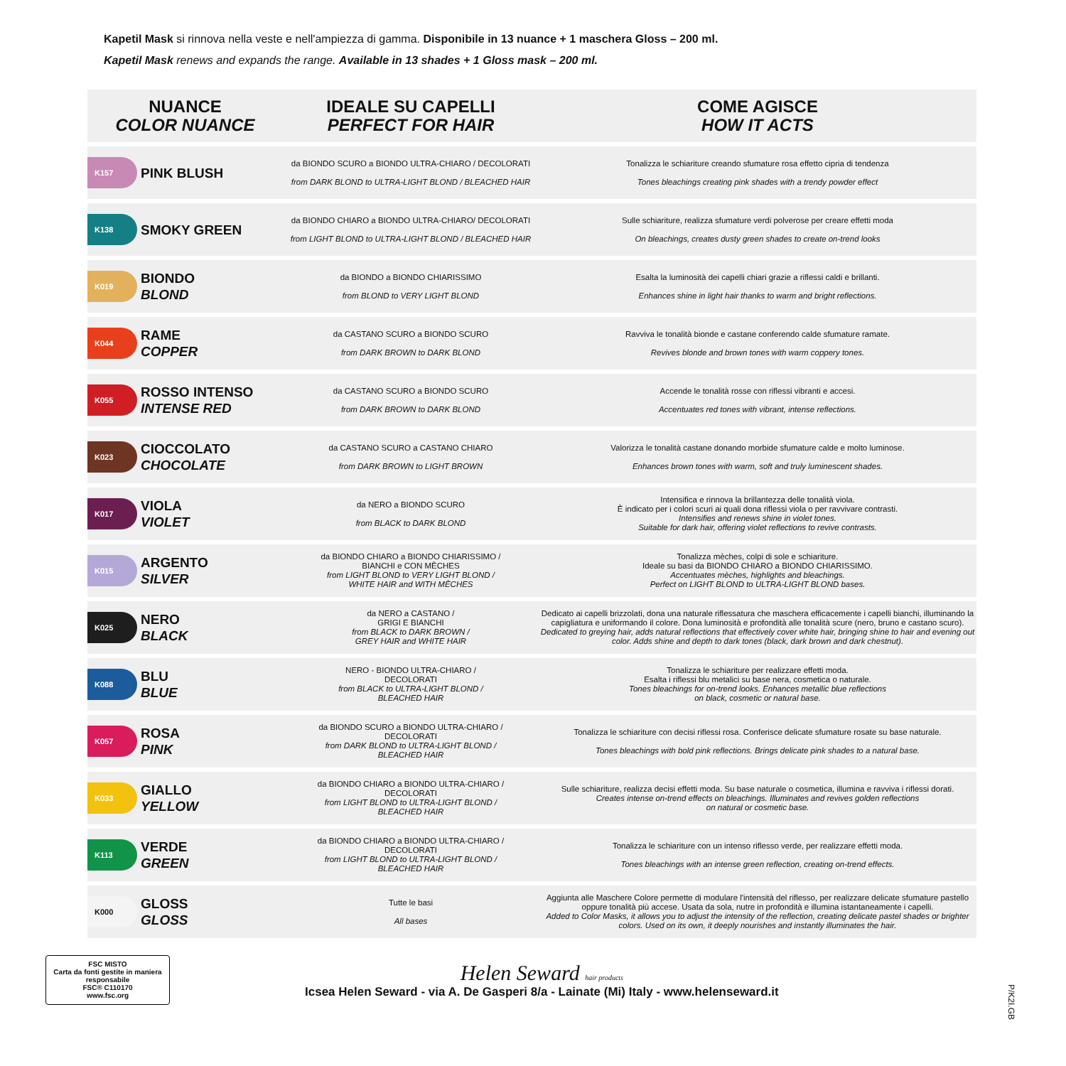Kapetil Mask si rinnova nella veste e nell'ampiezza di gamma. Disponibile in 13 nuance + 1 maschera Gloss – 200 ml.
Kapetil Mask renews and expands the range. Available in 13 shades + 1 Gloss mask – 200 ml.
| NUANCE COLOR NUANCE | | IDEALE SU CAPELLI PERFECT FOR HAIR | COME AGISCE HOW IT ACTS |
| --- | --- | --- | --- |
| K157 | PINK BLUSH | da BIONDO SCURO a BIONDO ULTRA-CHIARO / DECOLORATI from DARK BLOND to ULTRA-LIGHT BLOND / BLEACHED HAIR | Tonalizza le schiariture creando sfumature rosa effetto cipria di tendenza Tones bleachings creating pink shades with a trendy powder effect |
| K138 | SMOKY GREEN | da BIONDO CHIARO a BIONDO ULTRA-CHIARO/ DECOLORATI from LIGHT BLOND to ULTRA-LIGHT BLOND / BLEACHED HAIR | Sulle schiariture, realizza sfumature verdi polverose per creare effetti moda On bleachings, creates dusty green shades to create on-trend looks |
| K019 | BIONDO BLOND | da BIONDO a BIONDO CHIARISSIMO from BLOND to VERY LIGHT BLOND | Esalta la luminosità dei capelli chiari grazie a riflessi caldi e brillanti. Enhances shine in light hair thanks to warm and bright reflections. |
| K044 | RAME COPPER | da CASTANO SCURO a BIONDO SCURO from DARK BROWN to DARK BLOND | Ravviva le tonalità bionde e castane conferendo calde sfumature ramate. Revives blonde and brown tones with warm coppery tones. |
| K055 | ROSSO INTENSO INTENSE RED | da CASTANO SCURO a BIONDO SCURO from DARK BROWN to DARK BLOND | Accende le tonalità rosse con riflessi vibranti e accesi. Accentuates red tones with vibrant, intense reflections. |
| K023 | CIOCCOLATO CHOCOLATE | da CASTANO SCURO a CASTANO CHIARO from DARK BROWN to LIGHT BROWN | Valorizza le tonalità castane donando morbide sfumature calde e molto luminose. Enhances brown tones with warm, soft and truly luminescent shades. |
| K017 | VIOLA VIOLET | da NERO a BIONDO SCURO from BLACK to DARK BLOND | Intensifica e rinnova la brillantezza delle tonalità viola. È indicato per i colori scuri ai quali dona riflessi viola o per ravvivare contrasti. Intensifies and renews shine in violet tones. Suitable for dark hair, offering violet reflections to revive contrasts. |
| K015 | ARGENTO SILVER | da BIONDO CHIARO a BIONDO CHIARISSIMO / BIANCHI e CON MÈCHES from LIGHT BLOND to VERY LIGHT BLOND / WHITE HAIR and WITH MÈCHES | Tonalizza mèches, colpi di sole e schiariture. Ideale su basi da BIONDO CHIARO a BIONDO CHIARISSIMO. Accentuates mèches, highlights and bleachings. Perfect on LIGHT BLOND to ULTRA-LIGHT BLOND bases. |
| K025 | NERO BLACK | da NERO a CASTANO / GRIGI E BIANCHI from BLACK to DARK BROWN / GREY HAIR and WHITE HAIR | Dedicato ai capelli brizzolati, dona una naturale riflessatura che maschera efficacemente i capelli bianchi, illuminando la capigliatura e uniformando il colore. Dona luminosità e profondità alle tonalità scure (nero, bruno e castano scuro). Dedicated to greying hair, adds natural reflections that effectively cover white hair, bringing shine to hair and evening out color. Adds shine and depth to dark tones (black, dark brown and dark chestnut). |
| K088 | BLU BLUE | NERO - BIONDO ULTRA-CHIARO / DECOLORATI from BLACK to ULTRA-LIGHT BLOND / BLEACHED HAIR | Tonalizza le schiariture per realizzare effetti moda. Esalta i riflessi blu metalici su base nera, cosmetica o naturale. Tones bleachings for on-trend looks. Enhances metallic blue reflections on black, cosmetic or natural base. |
| K057 | ROSA PINK | da BIONDO SCURO a BIONDO ULTRA-CHIARO / DECOLORATI from DARK BLOND to ULTRA-LIGHT BLOND / BLEACHED HAIR | Tonalizza le schiariture con decisi riflessi rosa. Conferisce delicate sfumature rosate su base naturale. Tones bleachings with bold pink reflections. Brings delicate pink shades to a natural base. |
| K033 | GIALLO YELLOW | da BIONDO CHIARO a BIONDO ULTRA-CHIARO / DECOLORATI from LIGHT BLOND to ULTRA-LIGHT BLOND / BLEACHED HAIR | Sulle schiariture, realizza decisi effetti moda. Su base naturale o cosmetica, illumina e ravviva i riflessi dorati. Creates intense on-trend effects on bleachings. Illuminates and revives golden reflections on natural or cosmetic base. |
| K113 | VERDE GREEN | da BIONDO CHIARO a BIONDO ULTRA-CHIARO / DECOLORATI from LIGHT BLOND to ULTRA-LIGHT BLOND / BLEACHED HAIR | Tonalizza le schiariture con un intenso riflesso verde, per realizzare effetti moda. Tones bleachings with an intense green reflection, creating on-trend effects. |
| K000 | GLOSS GLOSS | Tutte le basi All bases | Aggiunta alle Maschere Colore permette di modulare l'intensità del riflesso, per realizzare delicate sfumature pastello oppure tonalità più accese. Usata da sola, nutre in profondità e illumina istantaneamente i capelli. Added to Color Masks, it allows you to adjust the intensity of the reflection, creating delicate pastel shades or brighter colors. Used on its own, it deeply nourishes and instantly illuminates the hair. |
FSC MISTO
Carta da fonti gestite in maniera responsabile
FSC® C110170
www.fsc.org
Helen Seward hair products
Icsea Helen Seward - via A. De Gasperi 8/a - Lainate (Mi) Italy - www.helenseward.it
P/K2I.GB